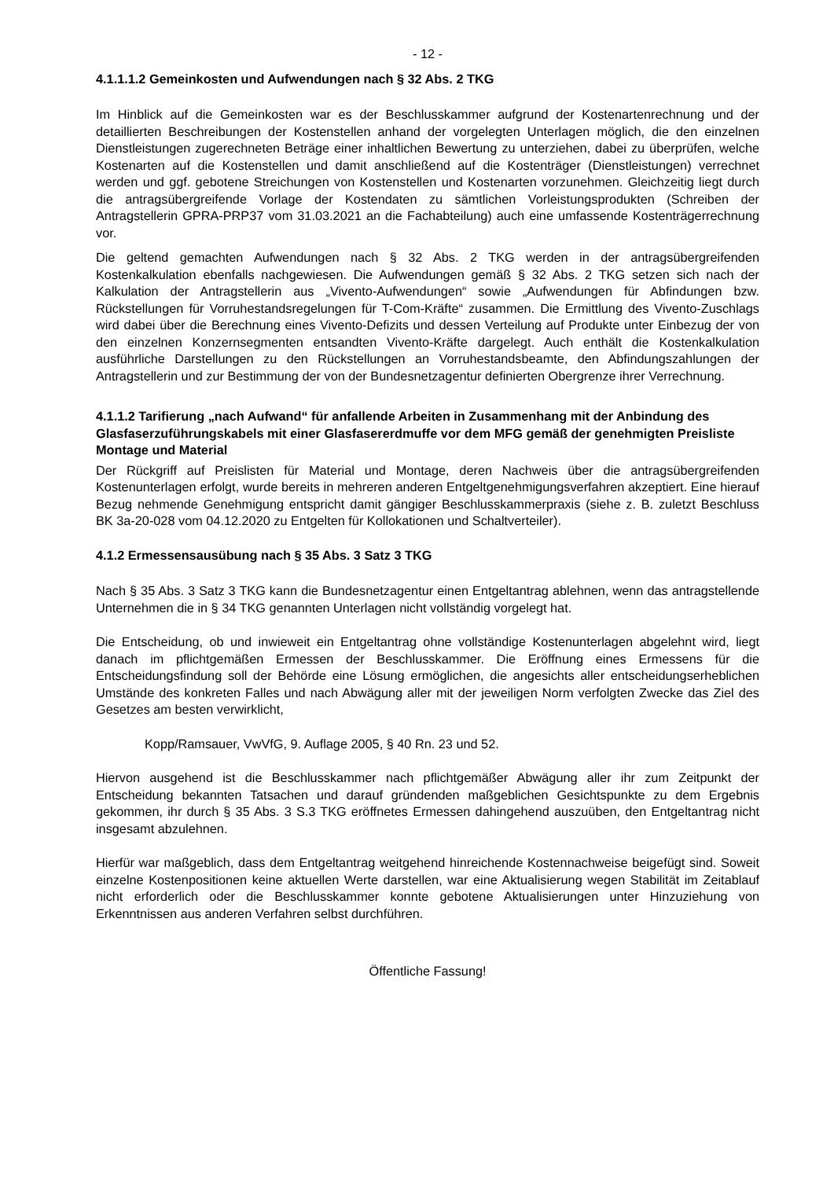- 12 -
4.1.1.1.2 Gemeinkosten und Aufwendungen nach § 32 Abs. 2 TKG
Im Hinblick auf die Gemeinkosten war es der Beschlusskammer aufgrund der Kostenartenrechnung und der detaillierten Beschreibungen der Kostenstellen anhand der vorgelegten Unterlagen möglich, die den einzelnen Dienstleistungen zugerechneten Beträge einer inhaltlichen Bewertung zu unterziehen, dabei zu überprüfen, welche Kostenarten auf die Kostenstellen und damit anschließend auf die Kostenträger (Dienstleistungen) verrechnet werden und ggf. gebotene Streichungen von Kostenstellen und Kostenarten vorzunehmen. Gleichzeitig liegt durch die antragsübergreifende Vorlage der Kostendaten zu sämtlichen Vorleistungsprodukten (Schreiben der Antragstellerin GPRA-PRP37 vom 31.03.2021 an die Fachabteilung) auch eine umfassende Kostenträgerrechnung vor.
Die geltend gemachten Aufwendungen nach § 32 Abs. 2 TKG werden in der antragsübergreifenden Kostenkalkulation ebenfalls nachgewiesen. Die Aufwendungen gemäß § 32 Abs. 2 TKG setzen sich nach der Kalkulation der Antragstellerin aus „Vivento-Aufwendungen“ sowie „Aufwendungen für Abfindungen bzw. Rückstellungen für Vorruhestandsregelungen für T-Com-Kräfte“ zusammen. Die Ermittlung des Vivento-Zuschlags wird dabei über die Berechnung eines Vivento-Defizits und dessen Verteilung auf Produkte unter Einbezug der von den einzelnen Konzernsegmenten entsandten Vivento-Kräfte dargelegt. Auch enthält die Kostenkalkulation ausführliche Darstellungen zu den Rückstellungen an Vorruhestandsbeamte, den Abfindungszahlungen der Antragstellerin und zur Bestimmung der von der Bundesnetzagentur definierten Obergrenze ihrer Verrechnung.
4.1.1.2 Tarifierung „nach Aufwand“ für anfallende Arbeiten in Zusammenhang mit der Anbindung des Glasfaserzuführungskabels mit einer Glasfasererdmuffe vor dem MFG gemäß der genehmigten Preisliste Montage und Material
Der Rückgriff auf Preislisten für Material und Montage, deren Nachweis über die antragsübergreifenden Kostenunterlagen erfolgt, wurde bereits in mehreren anderen Entgeltgenehmigungsverfahren akzeptiert. Eine hierauf Bezug nehmende Genehmigung entspricht damit gängiger Beschlusskammerpraxis (siehe z. B. zuletzt Beschluss BK 3a-20-028 vom 04.12.2020 zu Entgelten für Kollokationen und Schaltverteiler).
4.1.2 Ermessensausübung nach § 35 Abs. 3 Satz 3 TKG
Nach § 35 Abs. 3 Satz 3 TKG kann die Bundesnetzagentur einen Entgeltantrag ablehnen, wenn das antragstellende Unternehmen die in § 34 TKG genannten Unterlagen nicht vollständig vorgelegt hat.
Die Entscheidung, ob und inwieweit ein Entgeltantrag ohne vollständige Kostenunterlagen abgelehnt wird, liegt danach im pflichtgemäßen Ermessen der Beschlusskammer. Die Eröffnung eines Ermessens für die Entscheidungsfindung soll der Behörde eine Lösung ermöglichen, die angesichts aller entscheidungserheblichen Umstände des konkreten Falles und nach Abwägung aller mit der jeweiligen Norm verfolgten Zwecke das Ziel des Gesetzes am besten verwirklicht,
Kopp/Ramsauer, VwVfG, 9. Auflage 2005, § 40 Rn. 23 und 52.
Hiervon ausgehend ist die Beschlusskammer nach pflichtgemäßer Abwägung aller ihr zum Zeitpunkt der Entscheidung bekannten Tatsachen und darauf gründenden maßgeblichen Gesichtspunkte zu dem Ergebnis gekommen, ihr durch § 35 Abs. 3 S.3 TKG eröffnetes Ermessen dahingehend auszuüben, den Entgeltantrag nicht insgesamt abzulehnen.
Hierfür war maßgeblich, dass dem Entgeltantrag weitgehend hinreichende Kostennachweise beigefügt sind. Soweit einzelne Kostenpositionen keine aktuellen Werte darstellen, war eine Aktualisierung wegen Stabilität im Zeitablauf nicht erforderlich oder die Beschlusskammer konnte gebotene Aktualisierungen unter Hinzuziehung von Erkenntnissen aus anderen Verfahren selbst durchführen.
Öffentliche Fassung!